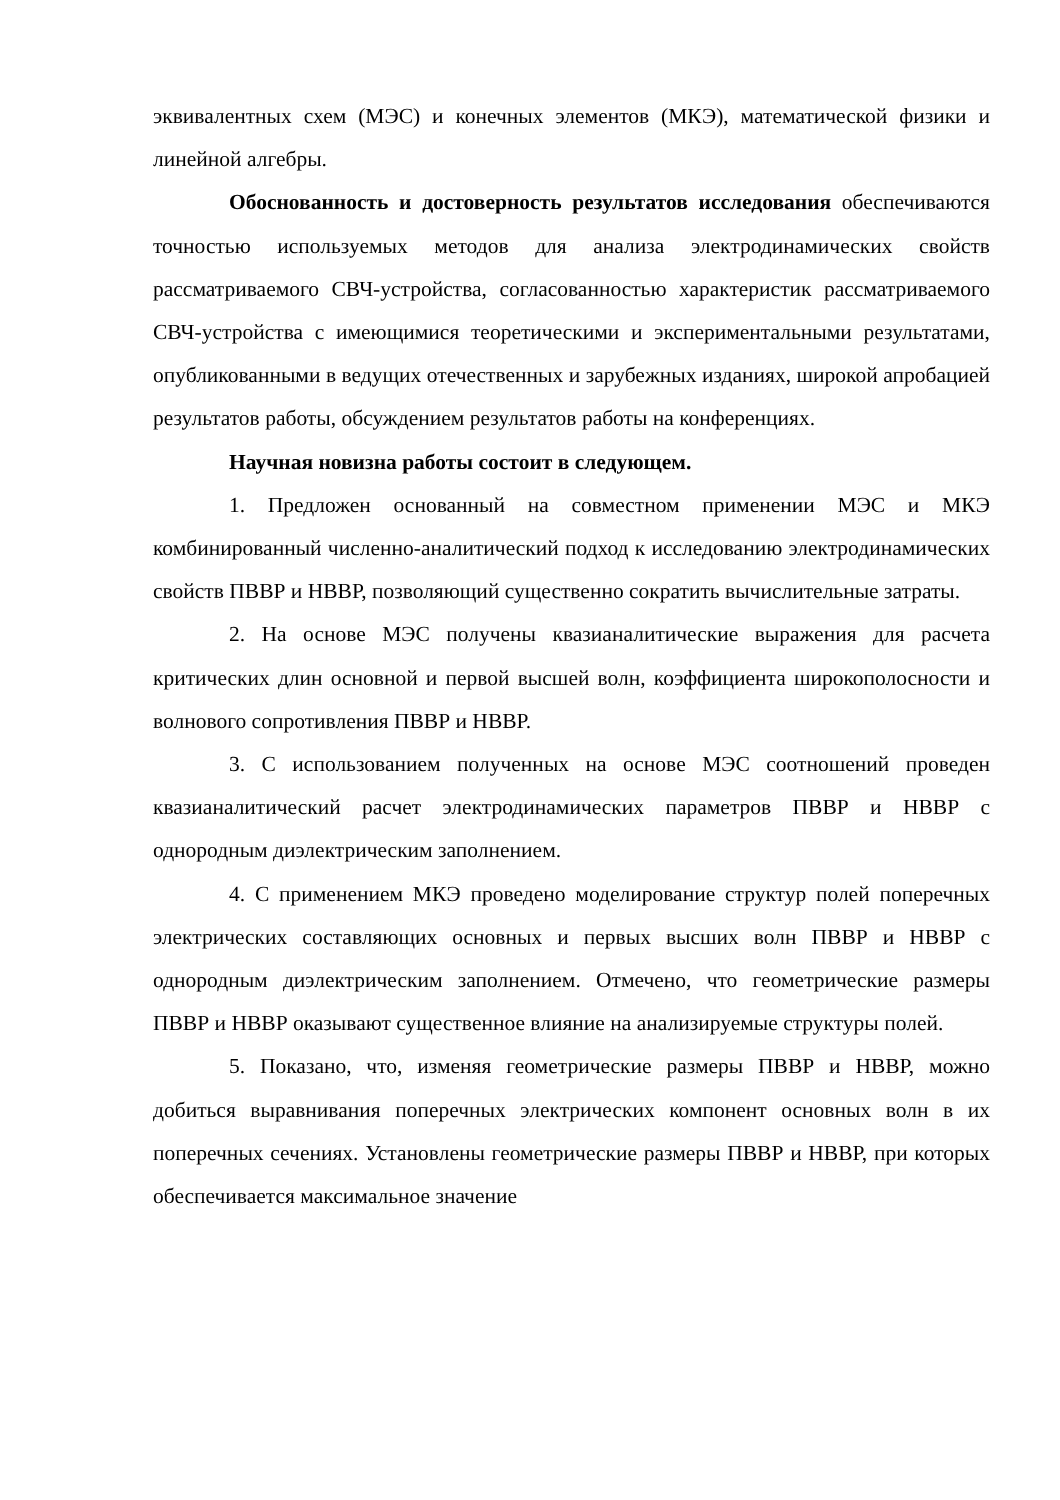эквивалентных схем (МЭС) и конечных элементов (МКЭ), математической физики и линейной алгебры.
Обоснованность и достоверность результатов исследования обеспечиваются точностью используемых методов для анализа электродинамических свойств рассматриваемого СВЧ-устройства, согласованностью характеристик рассматриваемого СВЧ-устройства с имеющимися теоретическими и экспериментальными результатами, опубликованными в ведущих отечественных и зарубежных изданиях, широкой апробацией результатов работы, обсуждением результатов работы на конференциях.
Научная новизна работы состоит в следующем.
1. Предложен основанный на совместном применении МЭС и МКЭ комбинированный численно-аналитический подход к исследованию электродинамических свойств ПВВР и НВВР, позволяющий существенно сократить вычислительные затраты.
2. На основе МЭС получены квазианалитические выражения для расчета критических длин основной и первой высшей волн, коэффициента широкополосности и волнового сопротивления ПВВР и НВВР.
3. С использованием полученных на основе МЭС соотношений проведен квазианалитический расчет электродинамических параметров ПВВР и НВВР с однородным диэлектрическим заполнением.
4. С применением МКЭ проведено моделирование структур полей поперечных электрических составляющих основных и первых высших волн ПВВР и НВВР с однородным диэлектрическим заполнением. Отмечено, что геометрические размеры ПВВР и НВВР оказывают существенное влияние на анализируемые структуры полей.
5. Показано, что, изменяя геометрические размеры ПВВР и НВВР, можно добиться выравнивания поперечных электрических компонент основных волн в их поперечных сечениях. Установлены геометрические размеры ПВВР и НВВР, при которых обеспечивается максимальное значение